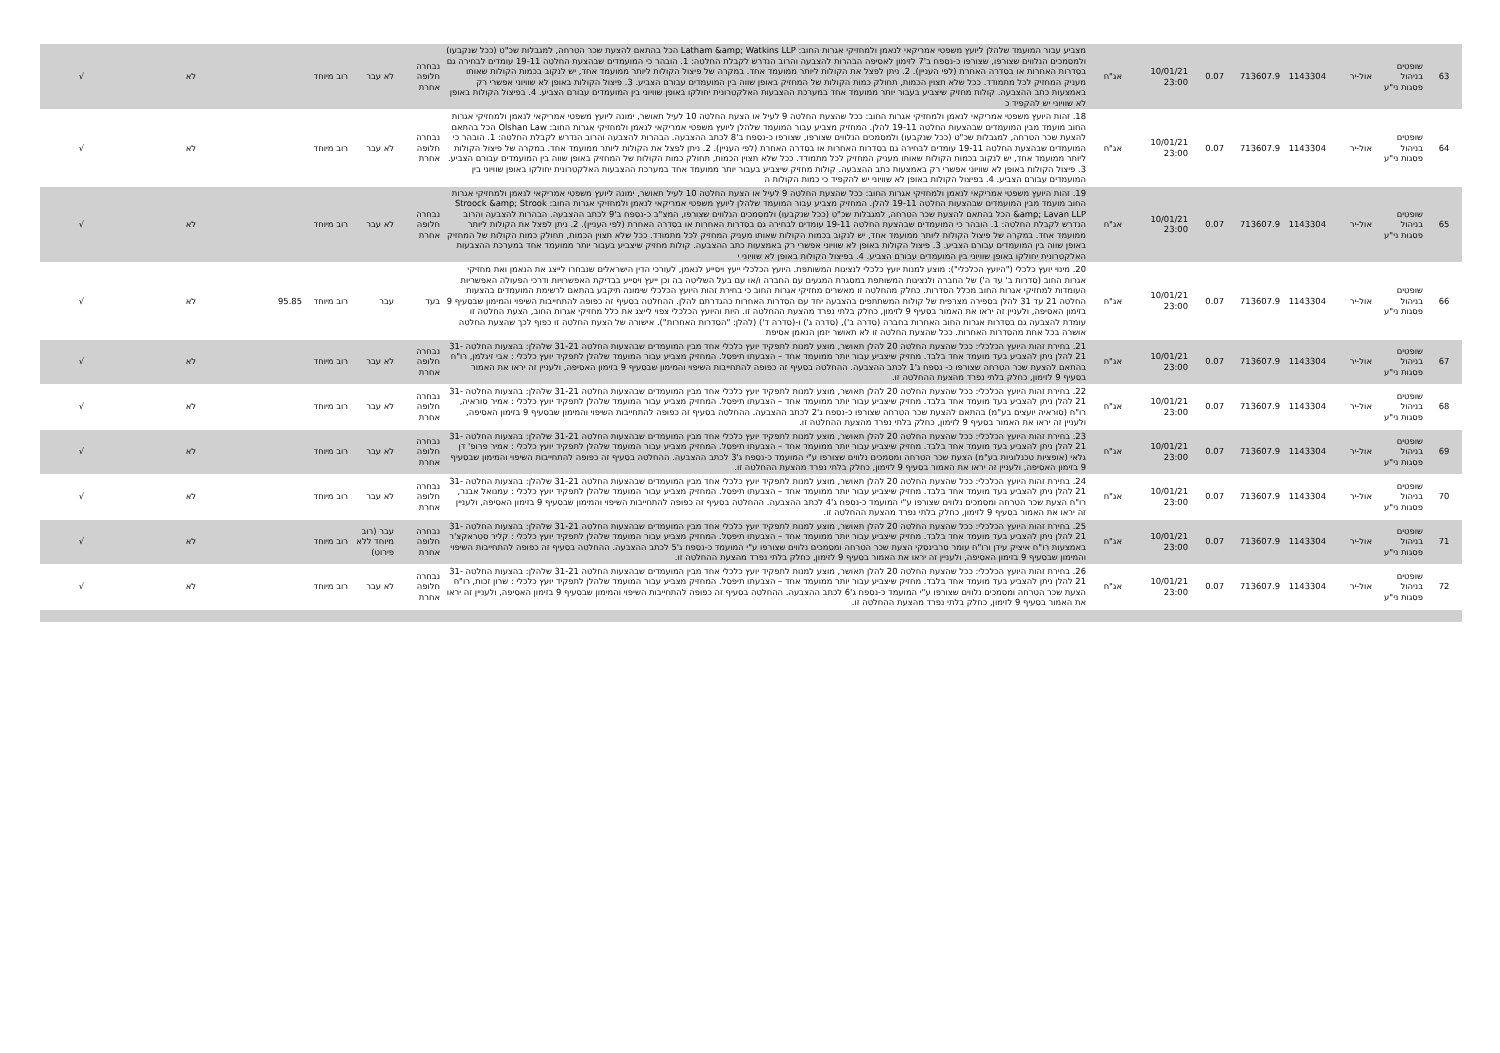| 63 | שופטים בניהול פסגות ני"ע | אול-יר | 1143304 | 713607.9 | 0.07 | 10/01/21 23:00 | אג"ח | מצביע עבור המועמד שלהלן ליועץ משפטי אמריקאי לנאמן ולמחזיקי אגרות החוב: Latham &amp; Watkins LLP הכל בהתאם להצעת שכר הטרחה, למגבלות שכ"ט (ככל שנקבעו) ולמסמכים הנלווים שצורפו, שצורפו כ-נספח ב'7 לזימון לאסיפה הבהרות להצבעה והרוב הנדרש לקבלת החלטה: 1. הובהר כי המועמדים שבהצעת החלטה 19-11 עומדים לבחירה גם בסדרות האחרות או בסדרה האחרת (לפי העניין). 2. ניתן לפצל את הקולות ליותר ממועמד אחד. במקרה של פיצול הקולות ליותר ממועמד אחד, יש לנקוב בכמות הקולות שאותו מעניק המחזיק לכל מתמודד. ככל שלא תצוין הכמות, תחולק כמות הקולות של המחזיק באופן שווה בין המועמדים עבורם הצביע. 3. פיצול הקולות באופן לא שוויוני אפשרי רק באמצעות כתב ההצבעה. קולות מחזיק שיצביע בעבור יותר ממועמד אחד במערכת ההצבעות האלקטרונית יחולקו באופן שוויוני בין המועמדים עבורם הצביע. 4. בפיצול הקולות באופן לא שוויוני יש להקפיד כ | נבחרה חלופה אחרת | לא עבר | רוב מיוחד | | לא | √ |
| 64 | שופטים בניהול פסגות ני"ע | אול-יר | 1143304 | 713607.9 | 0.07 | 10/01/21 23:00 | אג"ח | 18. זהות היועץ משפטי אמריקאי לנאמן ולמחזיקי אגרות החוב: ככל שהצעת החלטה 9 לעיל או הצעת החלטה 10 לעיל תאושר, ימונה ליועץ משפטי אמריקאי לנאמן ולמחזיקי אגרות החוב מועמד מבין המועמדים שבהצעות החלטה 19-11 להלן. המחזיק מצביע עבור המועמד שלהלן ליועץ משפטי אמריקאי לנאמן ולמחזיקי אגרות החוב: Olshan Law הכל בהתאם להצעת שכר הטרחה, למגבלות שכ"ט (ככל שנקבעו) ולמסמכים הנלווים שצורפו, שצורפו כ-נספח ב'8 לכתב ההצבעה. הבהרות להצבעה והרוב הנדרש לקבלת החלטה: 1. הובהר כי המועמדים שבהצעת החלטה 19-11 עומדים לבחירה גם בסדרות האחרות או בסדרה האחרת (לפי העניין). 2. ניתן לפצל את הקולות ליותר ממועמד אחד. במקרה של פיצול הקולות ליותר ממועמד אחד, יש לנקוב בכמות הקולות שאותו מעניק המחזיק לכל מתמודד. ככל שלא תצוין הכמות, תחולק כמות הקולות של המחזיק באופן שווה בין המועמדים עבורם הצביע. 3. פיצול הקולות באופן לא שוויוני אפשרי רק באמצעות כתב ההצבעה. קולות מחזיק שיצביע בעבור יותר ממועמד אחד במערכת ההצבעות האלקטרונית יחולקו באופן שוויוני בין המועמדים עבורם הצביע. 4. בפיצול הקולות באופן לא שוויוני יש להקפיד כי כמות הקולות ה | נבחרה חלופה אחרת | לא עבר | רוב מיוחד | | לא | √ |
| 65 | שופטים בניהול פסגות ני"ע | אול-יר | 1143304 | 713607.9 | 0.07 | 10/01/21 23:00 | אג"ח | 19. זהות היועץ משפטי אמריקאי לנאמן ולמחזיקי אגרות החוב: ככל שהצעת החלטה 9 לעיל או הצעת החלטה 10 לעיל תאושר, ימונה ליועץ משפטי אמריקאי לנאמן ולמחזיקי אגרות החוב מועמד מבין המועמדים שבהצעות החלטה 19-11 להלן. המחזיק מצביע עבור המועמד שלהלן ליועץ משפטי אמריקאי לנאמן ולמחזיקי אגרות החוב: Stroock &amp; Strook &amp; Lavan LLP הכל בהתאם להצעת שכר הטרחה, למגבלות שכ"ט (ככל שנקבעו) ולמסמכים הנלווים שצורפו, המצ"ב כ-נספח ב'9 לכתב ההצבעה. הבהרות להצבעה והרוב הנדרש לקבלת החלטה: 1. הובהר כי המועמדים שבהצעת החלטה 19-11 עומדים לבחירה גם בסדרות האחרות או בסדרה האחרת (לפי העניין). 2. ניתן לפצל את הקולות ליותר ממועמד אחד. במקרה של פיצול הקולות ליותר ממועמד אחד, יש לנקוב בכמות הקולות שאותו מעניק המחזיק לכל מתמודד. ככל שלא תצוין הכמות, תחולק כמות הקולות של המחזיק באופן שווה בין המועמדים עבורם הצביע. 3. פיצול הקולות באופן לא שוויוני אפשרי רק באמצעות כתב ההצבעה. קולות מחזיק שיצביע בעבור יותר ממועמד אחד במערכת ההצבעות האלקטרונית יחולקו באופן שוויוני בין המועמדים עבורם הצביע. 4. בפיצול הקולות באופן לא שוויוני י | נבחרה חלופה אחרת | לא עבר | רוב מיוחד | | לא | √ |
| 66 | שופטים בניהול פסגות ני"ע | אול-יר | 1143304 | 713607.9 | 0.07 | 10/01/21 23:00 | אג"ח | 20. מינוי יועץ כלכלי ("היועץ הכלכלי"): מוצע למנות יועץ כלכלי לנציגות המשותפת. היועץ הכלכלי ייעץ ויסייע לנאמן, לעורכי הדין הישראלים שנבחרו לייצג את הנאמן ואת מחזיקי אגרות החוב (סדרות ב' עד ה') של החברה ולנציגות המשותפת במסגרת המגעים עם החברה ו/או עם בעל השליטה בה וכן ייעץ ויסייע בבדיקת האפשרויות ודרכי הפעולה האפשריות העומדות למחזיקי אגרות החוב מכלל הסדרות. כחלק מהחלטה זו מאשרים מחזיקי אגרות החוב כי בחירת זהות היועץ הכלכלי שימונה תיקבע בהתאם לרשימת המועמדים בהצעות החלטה 21 עד 31 להלן בספירה מצרפית של קולות המשתתפים בהצבעה יחד עם הסדרות האחרות כהגדרתם להלן. ההחלטה בסעיף זה כפופה להתחייבות השיפוי והמימון שבסעיף 9 בזימון האסיפה, ולעניין זה יראו את האמור בסעיף 9 לזימון, כחלק בלתי נפרד מהצעת ההחלטה זו. היות והיועץ הכלכלי צפוי לייצג את כלל מחזיקי אגרות החוב, הצעת החלטה זו עומדת להצבעה גם בסדרות אגרות החוב האחרות בחברה (סדרה ב'), (סדרה ג') ו-(סדרה ד') (להלן: "הסדרות האחרות"). אישורה של הצעת החלטה זו כפוף לכך שהצעת החלטה אושרה בכל אחת מהסדרות האחרות. ככל שהצעת החלטה זו לא תאושר יזמן הנאמן אסיפת | בעד | עבר | רוב מיוחד | 95.85 | לא | √ |
| 67 | שופטים בניהול פסגות ני"ע | אול-יר | 1143304 | 713607.9 | 0.07 | 10/01/21 23:00 | אג"ח | 21. בחירת זהות היועץ הכלכלי: ככל שהצעת החלטה 20 להלן תאושר, מוצע למנות לתפקיד יועץ כלכלי אחד מבין המועמדים שבהצעות החלטה 31-21 שלהלן: בהצעות החלטה 31-21 להלן ניתן להצביע בעד מועמד אחד בלבד. מחזיק שיצביע עבור יותר ממועמד אחד – הצבעתו תיפסל. המחזיק מצביע עבור המועמד שלהלן לתפקיד יועץ כלכלי : אבי זיגלמן, רו"ח בהתאם להצעת שכר הטרחה שצורפו כ- נספח ג'1 לכתב ההצבעה. ההחלטה בסעיף זה כפופה להתחייבות השיפוי והמימון שבסעיף 9 בזימון האסיפה, ולעניין זה יראו את האמור בסעיף 9 לזימון, כחלק בלתי נפרד מהצעת ההחלטה זו. | נבחרה חלופה אחרת | לא עבר | רוב מיוחד | | לא | √ |
| 68 | שופטים בניהול פסגות ני"ע | אול-יר | 1143304 | 713607.9 | 0.07 | 10/01/21 23:00 | אג"ח | 22. בחירת זהות היועץ הכלכלי: ככל שהצעת החלטה 20 להלן תאושר, מוצע למנות לתפקיד יועץ כלכלי אחד מבין המועמדים שבהצעות החלטה 31-21 שלהלן: בהצעות החלטה 31-21 להלן ניתן להצביע בעד מועמד אחד בלבד. מחזיק שיצביע עבור יותר ממועמד אחד – הצבעתו תיפסל. המחזיק מצביע עבור המועמד שלהלן לתפקיד יועץ כלכלי : אמיר סוראיה, רו"ח (סוראיה יועצים בע"מ) בהתאם להצעת שכר הטרחה שצורפו כ-נספח ג'2 לכתב ההצבעה. ההחלטה בסעיף זה כפופה להתחייבות השיפוי והמימון שבסעיף 9 בזימון האסיפה, ולעניין זה יראו את האמור בסעיף 9 לזימון, כחלק בלתי נפרד מהצעת ההחלטה זו. | נבחרה חלופה אחרת | לא עבר | רוב מיוחד | | לא | √ |
| 69 | שופטים בניהול פסגות ני"ע | אול-יר | 1143304 | 713607.9 | 0.07 | 10/01/21 23:00 | אג"ח | 23. בחירת זהות היועץ הכלכלי: ככל שהצעת החלטה 20 להלן תאושר, מוצע למנות לתפקיד יועץ כלכלי אחד מבין המועמדים שבהצעות החלטה 31-21 שלהלן: בהצעות החלטה 31-21 להלן ניתן להצביע בעד מועמד אחד בלבד. מחזיק שיצביע עבור יותר ממועמד אחד – הצבעתו תיפסל. המחזיק מצביע עבור המועמד שלהלן לתפקיד יועץ כלכלי : אמיר פרופ' דן גלאי (אופציות טכנלוגיות בע"מ) הצעת שכר הטרחה ומסמכים נלווים שצורפו ע"י המועמד כ-נספח ג'3 לכתב ההצבעה. ההחלטה בסעיף זה כפופה להתחייבות השיפוי והמימון שבסעיף 9 בזימון האסיפה, ולעניין זה יראו את האמור בסעיף 9 לזימון, כחלק בלתי נפרד מהצעת ההחלטה זו. | נבחרה חלופה אחרת | לא עבר | רוב מיוחד | | לא | √ |
| 70 | שופטים בניהול פסגות ני"ע | אול-יר | 1143304 | 713607.9 | 0.07 | 10/01/21 23:00 | אג"ח | 24. בחירת זהות היועץ הכלכלי: ככל שהצעת החלטה 20 להלן תאושר, מוצע למנות לתפקיד יועץ כלכלי אחד מבין המועמדים שבהצעות החלטה 31-21 שלהלן: בהצעות החלטה 31-21 להלן ניתן להצביע בעד מועמד אחד בלבד. מחזיק שיצביע עבור יותר ממועמד אחד – הצבעתו תיפסל. המחזיק מצביע עבור המועמד שלהלן לתפקיד יועץ כלכלי : עמנואל אבנר, רו"ח הצעת שכר הטרחה ומסמכים נלווים שצורפו ע"י המועמד כ-נספח ג'4 לכתב ההצבעה. ההחלטה בסעיף זה כפופה להתחייבות השיפוי והמימון שבסעיף 9 בזימון האסיפה, ולעניין זה יראו את האמור בסעיף 9 לזימון, כחלק בלתי נפרד מהצעת ההחלטה זו. | נבחרה חלופה אחרת | לא עבר | רוב מיוחד | | לא | √ |
| 71 | שופטים בניהול פסגות ני"ע | אול-יר | 1143304 | 713607.9 | 0.07 | 10/01/21 23:00 | אג"ח | 25. בחירת זהות היועץ הכלכלי: ככל שהצעת החלטה 20 להלן תאושר, מוצע למנות לתפקיד יועץ כלכלי אחד מבין המועמדים שבהצעות החלטה 31-21 שלהלן: בהצעות החלטה 31-21 להלן ניתן להצביע בעד מועמד אחד בלבד. מחזיק שיצביע עבור יותר ממועמד אחד – הצבעתו תיפסל. המחזיק מצביע עבור המועמד שלהלן לתפקיד יועץ כלכלי : קליר סטראקצ'ר באמצעות רו"ח איציק עידן ורו"ח עומר סרבינסקי הצעת שכר הטרחה ומסמכים נלווים שצורפו ע"י המועמד כ-נספח ג'5 לכתב ההצבעה. ההחלטה בסעיף זה כפופה להתחייבות השיפוי והמימון שבסעיף 9 בזימון האסיפה, ולעניין זה יראו את האמור בסעיף 9 לזימון, כחלק בלתי נפרד מהצעת ההחלטה זו. | נבחרה חלופה אחרת | עבר (רוב מיוחד ללא פירוט) | רוב מיוחד | | לא | √ |
| 72 | שופטים בניהול פסגות ני"ע | אול-יר | 1143304 | 713607.9 | 0.07 | 10/01/21 23:00 | אג"ח | 26. בחירת זהות היועץ הכלכלי: ככל שהצעת החלטה 20 להלן תאושר, מוצע למנות לתפקיד יועץ כלכלי אחד מבין המועמדים שבהצעות החלטה 31-21 שלהלן: בהצעות החלטה 31-21 להלן ניתן להצביע בעד מועמד אחד בלבד. מחזיק שיצביע עבור יותר ממועמד אחד – הצבעתו תיפסל. המחזיק מצביע עבור המועמד שלהלן לתפקיד יועץ כלכלי : שרון זכות, רו"ח הצעת שכר הטרחה ומסמכים נלווים שצורפו ע"י המועמד כ-נספח ג'6 לכתב ההצבעה. ההחלטה בסעיף זה כפופה להתחייבות השיפוי והמימון שבסעיף 9 בזימון האסיפה, ולעניין זה יראו את האמור בסעיף 9 לזימון, כחלק בלתי נפרד מהצעת ההחלטה זו. | נבחרה חלופה אחרת | לא עבר | רוב מיוחד | | לא | √ |